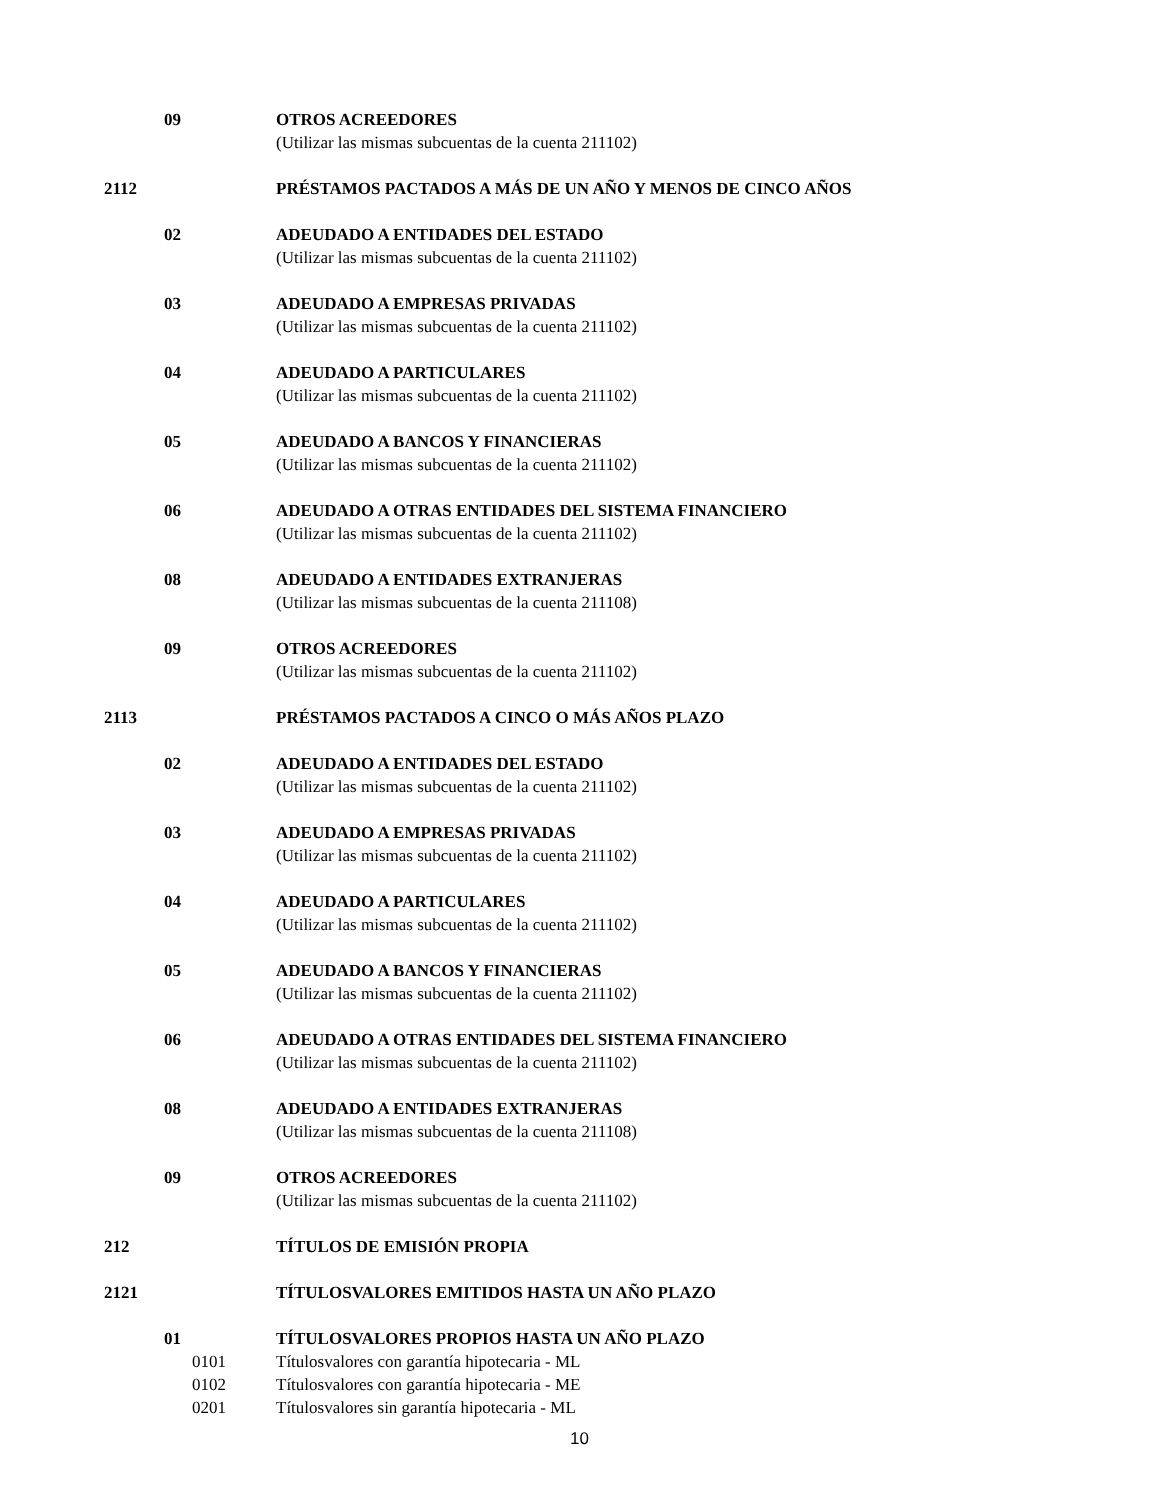09 OTROS ACREEDORES
(Utilizar las mismas subcuentas de la cuenta 211102)
2112 PRÉSTAMOS PACTADOS A MÁS DE UN AÑO Y MENOS DE CINCO AÑOS
02 ADEUDADO A ENTIDADES DEL ESTADO
(Utilizar las mismas subcuentas de la cuenta 211102)
03 ADEUDADO A EMPRESAS PRIVADAS
(Utilizar las mismas subcuentas de la cuenta 211102)
04 ADEUDADO A PARTICULARES
(Utilizar las mismas subcuentas de la cuenta 211102)
05 ADEUDADO A BANCOS Y FINANCIERAS
(Utilizar las mismas subcuentas de la cuenta 211102)
06 ADEUDADO A OTRAS ENTIDADES DEL SISTEMA FINANCIERO
(Utilizar las mismas subcuentas de la cuenta 211102)
08 ADEUDADO A ENTIDADES EXTRANJERAS
(Utilizar las mismas subcuentas de la cuenta 211108)
09 OTROS ACREEDORES
(Utilizar las mismas subcuentas de la cuenta 211102)
2113 PRÉSTAMOS PACTADOS A CINCO O MÁS AÑOS PLAZO
02 ADEUDADO A ENTIDADES DEL ESTADO
(Utilizar las mismas subcuentas de la cuenta 211102)
03 ADEUDADO A EMPRESAS PRIVADAS
(Utilizar las mismas subcuentas de la cuenta 211102)
04 ADEUDADO A PARTICULARES
(Utilizar las mismas subcuentas de la cuenta 211102)
05 ADEUDADO A BANCOS Y FINANCIERAS
(Utilizar las mismas subcuentas de la cuenta 211102)
06 ADEUDADO A OTRAS ENTIDADES DEL SISTEMA FINANCIERO
(Utilizar las mismas subcuentas de la cuenta 211102)
08 ADEUDADO A ENTIDADES EXTRANJERAS
(Utilizar las mismas subcuentas de la cuenta 211108)
09 OTROS ACREEDORES
(Utilizar las mismas subcuentas de la cuenta 211102)
212 TÍTULOS DE EMISIÓN PROPIA
2121 TÍTULOSVALORES EMITIDOS HASTA UN AÑO PLAZO
01 TÍTULOSVALORES PROPIOS HASTA UN AÑO PLAZO
0101 Títulosvalores con garantía hipotecaria - ML
0102 Títulosvalores con garantía hipotecaria - ME
0201 Títulosvalores sin garantía hipotecaria - ML
10